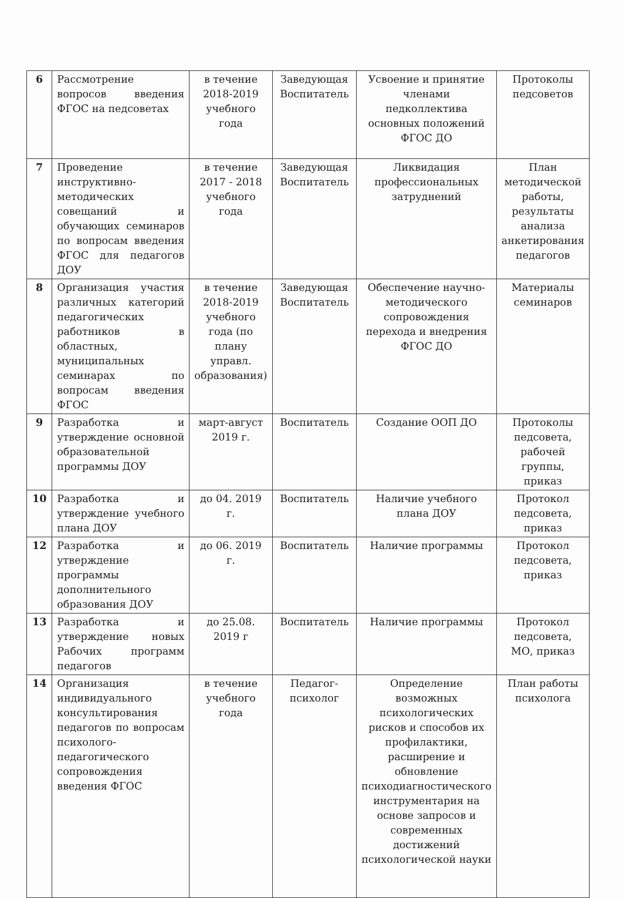| 6 | Рассмотрение вопросов введения ФГОС на педсоветах | в течение 2018-2019 учебного года | Заведующая Воспитатель | Усвоение и принятие членами педколлектива основных положений ФГОС ДО | Протоколы педсоветов |
| 7 | Проведение инструктивно-методических совещаний и обучающих семинаров по вопросам введения ФГОС для педагогов ДОУ | в течение 2017 - 2018 учебного года | Заведующая Воспитатель | Ликвидация профессиональных затруднений | План методической работы, результаты анализа анкетирования педагогов |
| 8 | Организация участия различных категорий педагогических работников в областных, муниципальных семинарах по вопросам введения ФГОС | в течение 2018-2019 учебного года (по плану управл. образования) | Заведующая Воспитатель | Обеспечение научно-методического сопровождения перехода и внедрения ФГОС ДО | Материалы семинаров |
| 9 | Разработка и утверждение основной образовательной программы ДОУ | март-август 2019 г. | Воспитатель | Создание ООП ДО | Протоколы педсовета, рабочей группы, приказ |
| 10 | Разработка и утверждение учебного плана ДОУ | до 04. 2019 г. | Воспитатель | Наличие учебного плана ДОУ | Протокол педсовета, приказ |
| 12 | Разработка и утверждение программы дополнительного образования ДОУ | до 06. 2019 г. | Воспитатель | Наличие программы | Протокол педсовета, приказ |
| 13 | Разработка и утверждение новых Рабочих программ педагогов | до 25.08. 2019 г | Воспитатель | Наличие программы | Протокол педсовета, МО, приказ |
| 14 | Организация индивидуального консультирования педагогов по вопросам психолого-педагогического сопровождения введения ФГОС | в течение учебного года | Педагог-психолог | Определение возможных психологических рисков и способов их профилактики, расширение и обновление психодиагностического инструментария на основе запросов и современных достижений психологической науки | План работы психолога |